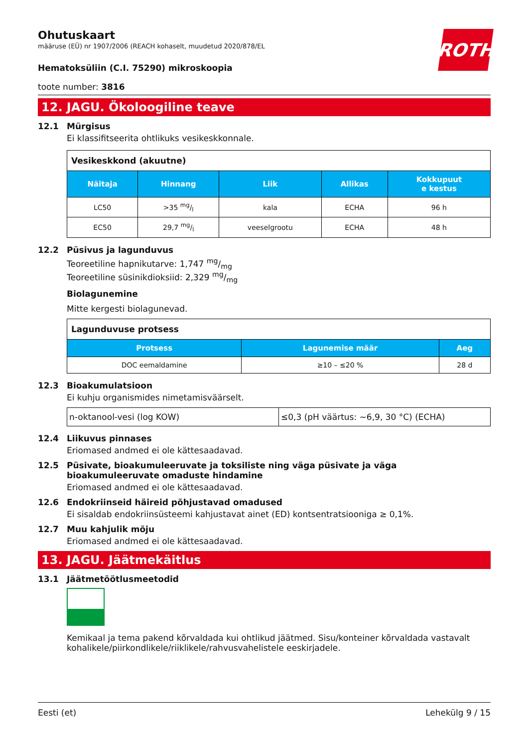ROTH
Ohutuskaart
määruse (EÜ) nr 1907/2006 (REACH kohaselt, muudetud 2020/878/EL
Hematoksüliin (C.I. 75290) mikroskoopia
toote number: 3816
12. JAGU. Ökoloogiline teave
12.1 Mürgisus
Ei klassifitseerita ohtlikuks vesikeskkonnale.
| Vesikeskkond (akuutne) | | | | |
| --- | --- | --- | --- | --- |
| Näitaja | Hinnang | Liik | Allikas | Kokkupuut e kestus |
| LC50 | >35 mg/l | kala | ECHA | 96 h |
| EC50 | 29,7 mg/l | veeselgrootu | ECHA | 48 h |
12.2 Püsivus ja lagunduvus
Teoreetiline hapnikutarve: 1,747 mg/mg
Teoreetiline süsinikdioksiid: 2,329 mg/mg
Biolagunemine
Mitte kergesti biolagunevad.
| Lagunduvuse protsess | | |
| --- | --- | --- |
| Protsess | Lagunemise määr | Aeg |
| DOC eemaldamine | ≥10 – ≤20 % | 28 d |
12.3 Bioakumulatsioon
Ei kuhju organismides nimetamisväärselt.
| n-oktanool-vesi (log KOW) | ≤0,3 (pH väärtus: ~6,9, 30 °C) (ECHA) |
12.4 Liikuvus pinnases
Eriomased andmed ei ole kättesaadavad.
12.5 Püsivate, bioakumuleeruvate ja toksiliste ning väga püsivate ja väga bioakumuleeruvate omaduste hindamine
Eriomased andmed ei ole kättesaadavad.
12.6 Endokriinseid häireid põhjustavad omadused
Ei sisaldab endokriinsüsteemi kahjustavat ainet (ED) kontsentratsiooniga ≥ 0,1%.
12.7 Muu kahjulik mõju
Eriomased andmed ei ole kättesaadavad.
13. JAGU. Jäätmekäitlus
13.1 Jäätmetöötlusmeetodid
Kemikaal ja tema pakend kõrvaldada kui ohtlikud jäätmed. Sisu/konteiner kõrvaldada vastavalt kohalikele/piirkondlikele/riiklikele/rahvusvahelistele eeskirjadele.
Eesti (et) Lehekülg 9 / 15